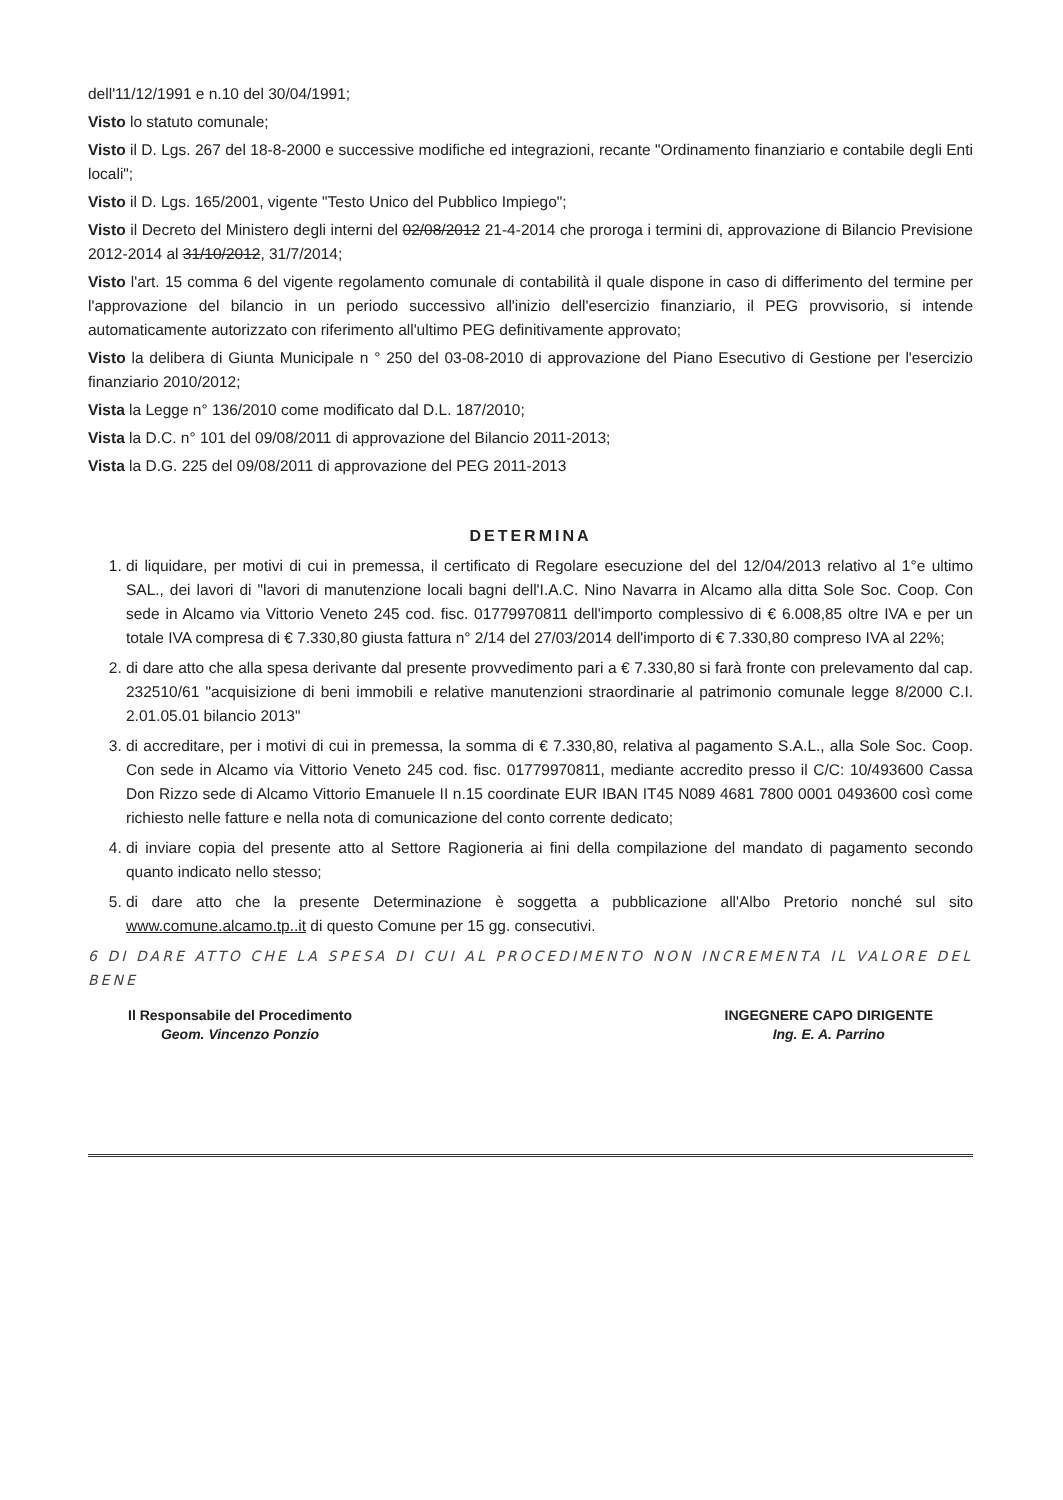dell'11/12/1991 e n.10 del 30/04/1991;
Visto lo statuto comunale;
Visto il D. Lgs. 267 del 18-8-2000 e successive modifiche ed integrazioni, recante "Ordinamento finanziario e contabile degli Enti locali";
Visto il D. Lgs. 165/2001, vigente "Testo Unico del Pubblico Impiego";
Visto il Decreto del Ministero degli interni del 02/08/2012 21-4-2014 che proroga i termini di, approvazione di Bilancio Previsione 2012-2014 al 31/10/2012, 31/7/2014;
Visto l'art. 15 comma 6 del vigente regolamento comunale di contabilità il quale dispone in caso di differimento del termine per l'approvazione del bilancio in un periodo successivo all'inizio dell'esercizio finanziario, il PEG provvisorio, si intende automaticamente autorizzato con riferimento all'ultimo PEG definitivamente approvato;
Visto la delibera di Giunta Municipale n ° 250 del 03-08-2010 di approvazione del Piano Esecutivo di Gestione per l'esercizio finanziario 2010/2012;
Vista la Legge n° 136/2010 come modificato dal D.L. 187/2010;
Vista la D.C. n° 101 del 09/08/2011 di approvazione del Bilancio 2011-2013;
Vista la D.G. 225 del 09/08/2011 di approvazione del PEG 2011-2013
DETERMINA
1. di liquidare, per motivi di cui in premessa, il certificato di Regolare esecuzione del del 12/04/2013 relativo al 1°e ultimo SAL., dei lavori di "lavori di manutenzione locali bagni dell'I.A.C. Nino Navarra in Alcamo alla ditta Sole Soc. Coop. Con sede in Alcamo via Vittorio Veneto 245 cod. fisc. 01779970811 dell'importo complessivo di € 6.008,85 oltre IVA e per un totale IVA compresa di € 7.330,80 giusta fattura n° 2/14 del 27/03/2014 dell'importo di € 7.330,80 compreso IVA al 22%;
2. di dare atto che alla spesa derivante dal presente provvedimento pari a € 7.330,80 si farà fronte con prelevamento dal cap. 232510/61 "acquisizione di beni immobili e relative manutenzioni straordinarie al patrimonio comunale legge 8/2000 C.I. 2.01.05.01 bilancio 2013"
3. di accreditare, per i motivi di cui in premessa, la somma di € 7.330,80, relativa al pagamento S.A.L., alla Sole Soc. Coop. Con sede in Alcamo via Vittorio Veneto 245 cod. fisc. 01779970811, mediante accredito presso il C/C: 10/493600 Cassa Don Rizzo sede di Alcamo Vittorio Emanuele II n.15 coordinate EUR IBAN IT45 N089 4681 7800 0001 0493600 così come richiesto nelle fatture e nella nota di comunicazione del conto corrente dedicato;
4. di inviare copia del presente atto al Settore Ragioneria ai fini della compilazione del mandato di pagamento secondo quanto indicato nello stesso;
5. di dare atto che la presente Determinazione è soggetta a pubblicazione all'Albo Pretorio nonché sul sito www.comune.alcamo.tp..it di questo Comune per 15 gg. consecutivi.
6 DI DARE ATTO CHE LA SPESA DI CUI AL PROCEDIMENTO NON INCREMENTA IL VALORE DEL BENE
Il Responsabile del Procedimento
Geom. Vincenzo Ponzio
INGEGNERE CAPO DIRIGENTE
Ing. E. A. Parrino